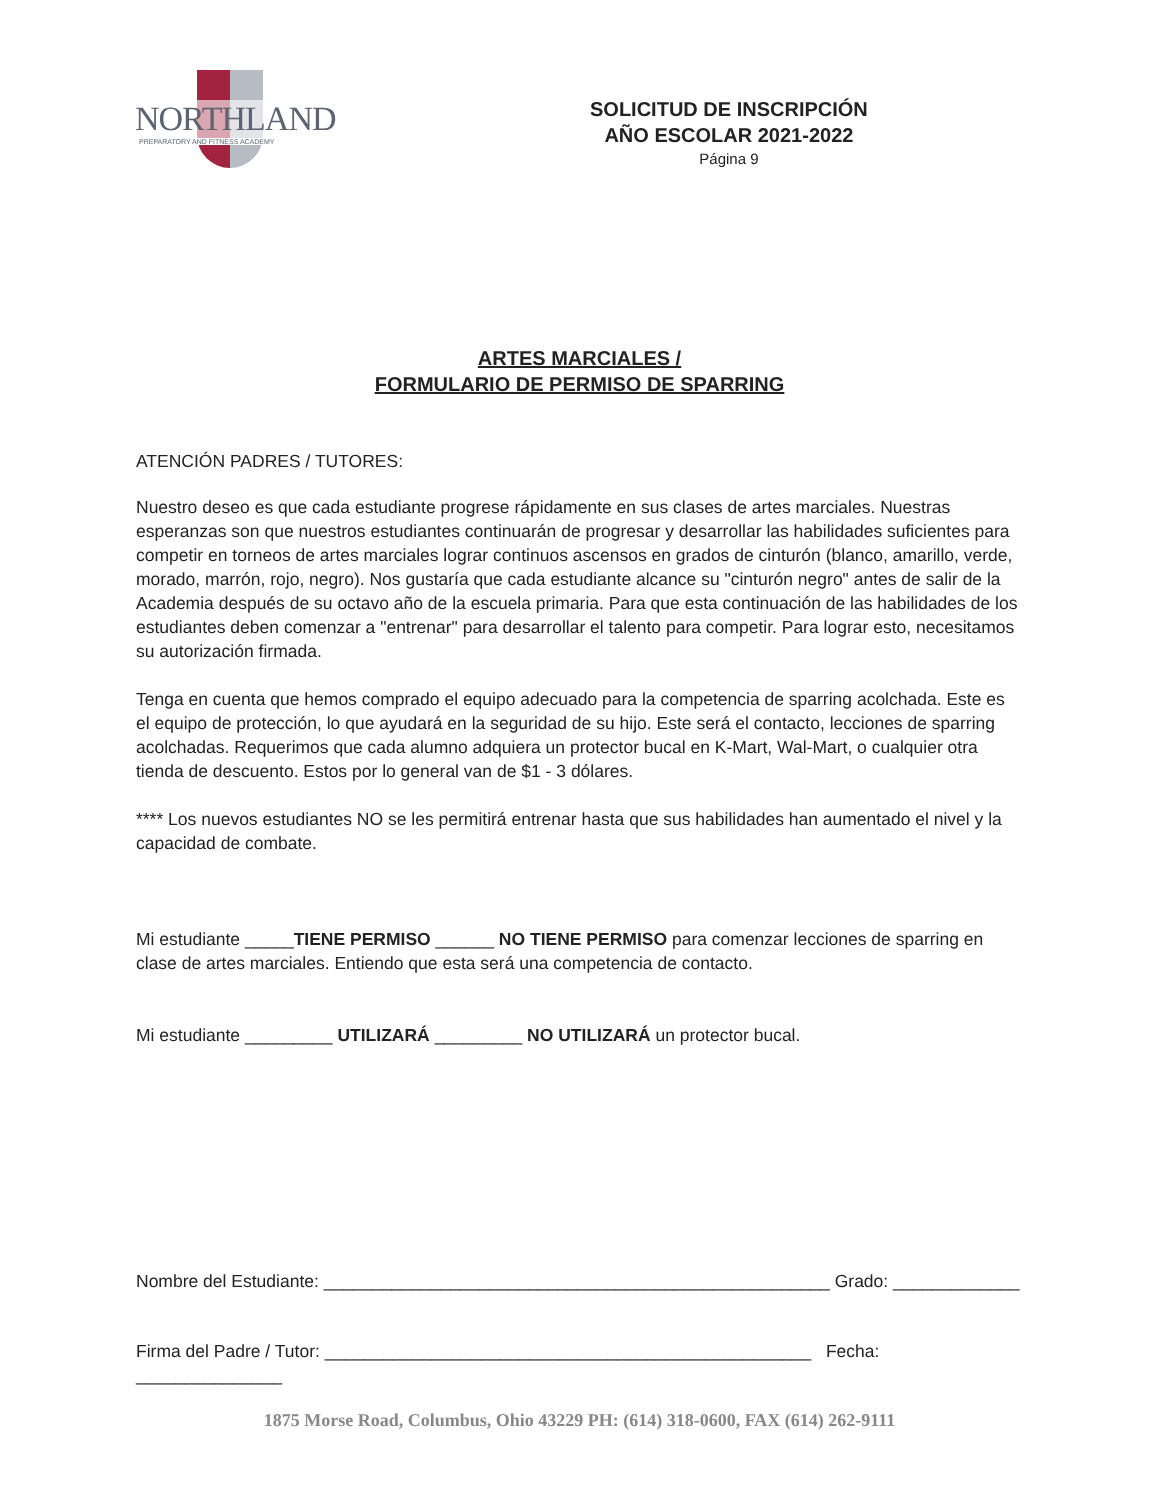NORTHLAND
PREPARATORY AND FITNESS ACADEMY
SOLICITUD DE INSCRIPCIÓN
AÑO ESCOLAR 2021-2022
Página 9
ARTES MARCIALES /
FORMULARIO DE PERMISO DE SPARRING
ATENCIÓN PADRES / TUTORES:
Nuestro deseo es que cada estudiante progrese rápidamente en sus clases de artes marciales. Nuestras esperanzas son que nuestros estudiantes continuarán de progresar y desarrollar las habilidades suficientes para competir en torneos de artes marciales lograr continuos ascensos en grados de cinturón (blanco, amarillo, verde, morado, marrón, rojo, negro). Nos gustaría que cada estudiante alcance su "cinturón negro" antes de salir de la Academia después de su octavo año de la escuela primaria. Para que esta continuación de las habilidades de los estudiantes deben comenzar a "entrenar" para desarrollar el talento para competir. Para lograr esto, necesitamos su autorización firmada.
Tenga en cuenta que hemos comprado el equipo adecuado para la competencia de sparring acolchada. Este es el equipo de protección, lo que ayudará en la seguridad de su hijo. Este será el contacto, lecciones de sparring acolchadas. Requerimos que cada alumno adquiera un protector bucal en K-Mart, Wal-Mart, o cualquier otra tienda de descuento. Estos por lo general van de $1 - 3 dólares.
**** Los nuevos estudiantes NO se les permitirá entrenar hasta que sus habilidades han aumentado el nivel y la capacidad de combate.
Mi estudiante _____TIENE PERMISO ______ NO TIENE PERMISO para comenzar lecciones de sparring en clase de artes marciales. Entiendo que esta será una competencia de contacto.
Mi estudiante _________ UTILIZARÁ _________ NO UTILIZARÁ un protector bucal.
Nombre del Estudiante: ____________________________________________________ Grado: _____________
Firma del Padre / Tutor: __________________________________________________ Fecha: _______________
1875 Morse Road, Columbus, Ohio 43229 PH: (614) 318-0600, FAX (614) 262-9111